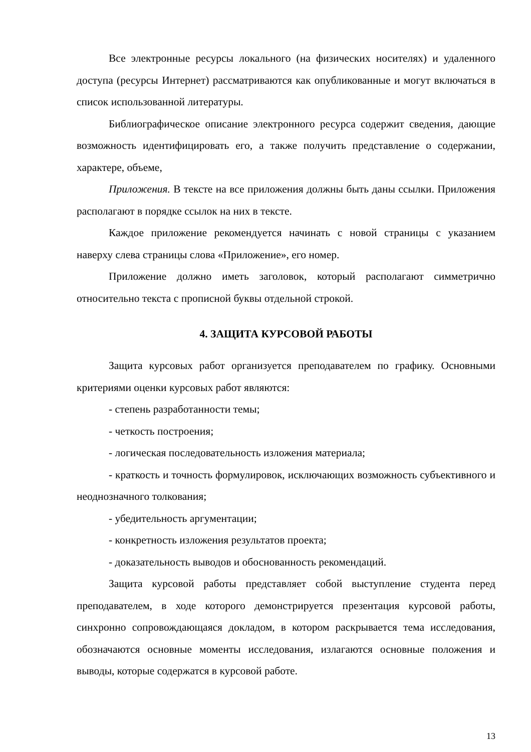Все электронные ресурсы локального (на физических носителях) и удаленного доступа (ресурсы Интернет) рассматриваются как опубликованные и могут включаться в список использованной литературы.
Библиографическое описание электронного ресурса содержит сведения, дающие возможность идентифицировать его, а также получить представление о содержании, характере, объеме,
Приложения. В тексте на все приложения должны быть даны ссылки. Приложения располагают в порядке ссылок на них в тексте.
Каждое приложение рекомендуется начинать с новой страницы с указанием наверху слева страницы слова «Приложение», его номер.
Приложение должно иметь заголовок, который располагают симметрично относительно текста с прописной буквы отдельной строкой.
4. ЗАЩИТА КУРСОВОЙ РАБОТЫ
Защита курсовых работ организуется преподавателем по графику. Основными критериями оценки курсовых работ являются:
- степень разработанности темы;
- четкость построения;
- логическая последовательность изложения материала;
- краткость и точность формулировок, исключающих возможность субъективного и неоднозначного толкования;
- убедительность аргументации;
- конкретность изложения результатов проекта;
- доказательность выводов и обоснованность рекомендаций.
Защита курсовой работы представляет собой выступление студента перед преподавателем, в ходе которого демонстрируется презентация курсовой работы, синхронно сопровождающаяся докладом, в котором раскрывается тема исследования, обозначаются основные моменты исследования, излагаются основные положения и выводы, которые содержатся в курсовой работе.
13